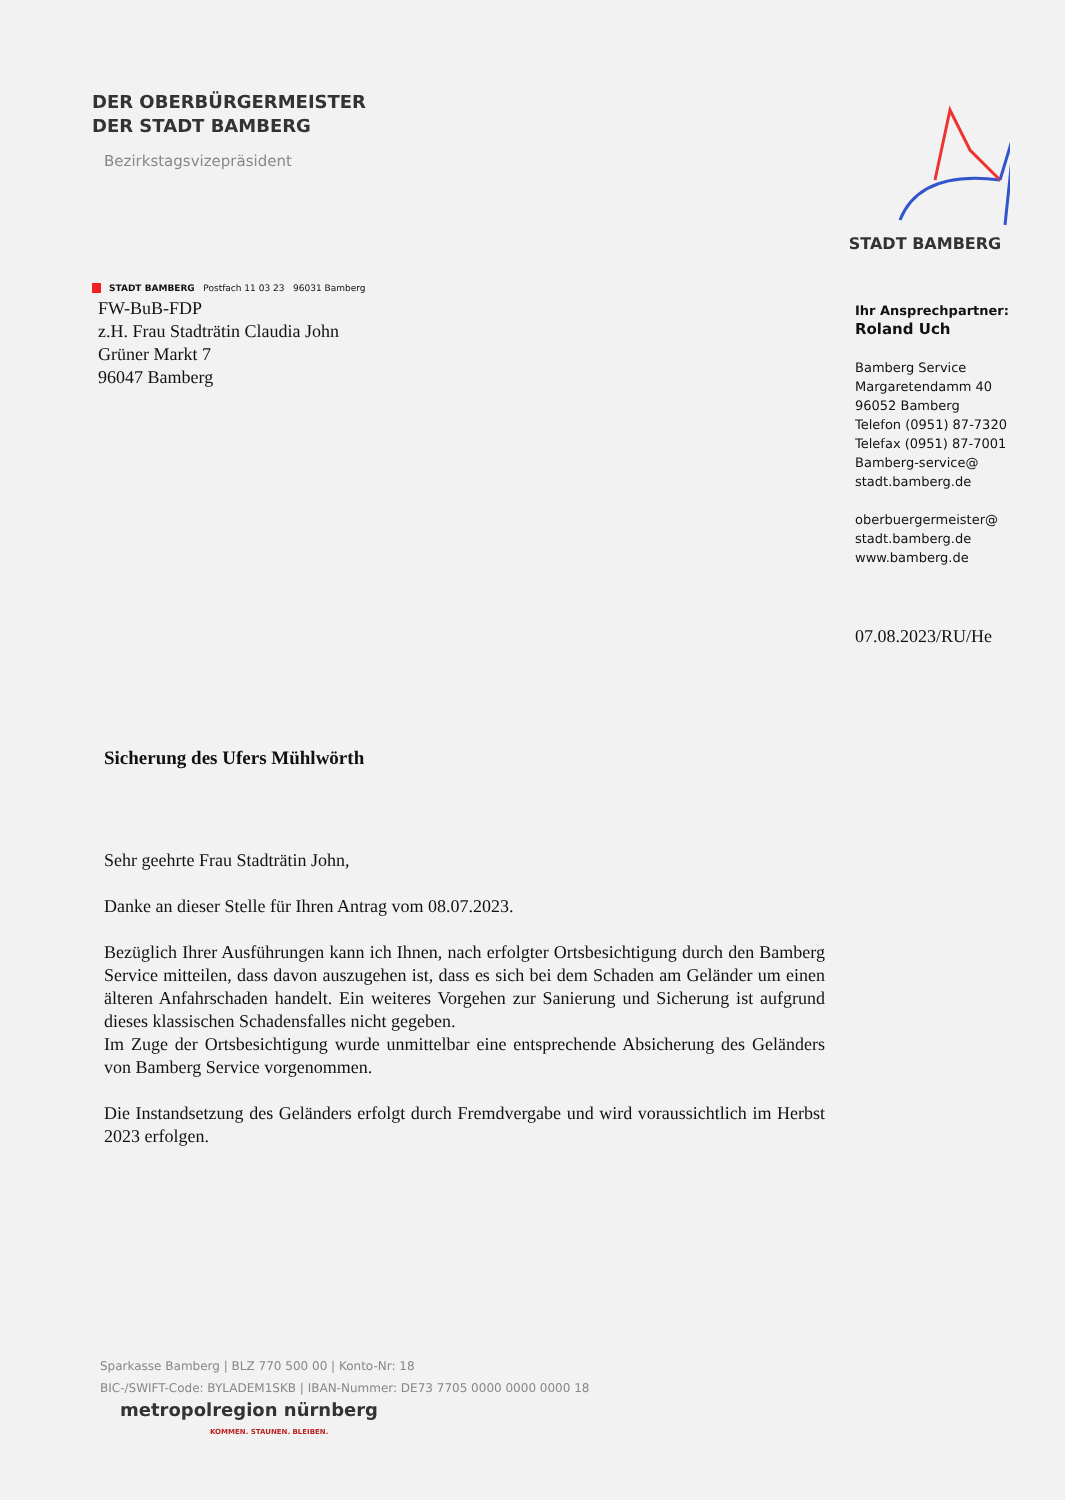DER OBERBÜRGERMEISTER
DER STADT BAMBERG
Bezirkstagsvizepräsident
STADT BAMBERG
STADT BAMBERG Postfach 11 03 23 96031 Bamberg
FW-BuB-FDP
z.H. Frau Stadträtin Claudia John
Grüner Markt 7
96047 Bamberg
Ihr Ansprechpartner:
Roland Uch
Bamberg Service
Margaretendamm 40
96052 Bamberg
Telefon (0951) 87-7320
Telefax (0951) 87-7001
Bamberg-service@
stadt.bamberg.de
oberbuergermeister@
stadt.bamberg.de
www.bamberg.de
07.08.2023/RU/He
Sicherung des Ufers Mühlwörth
Sehr geehrte Frau Stadträtin John,
Danke an dieser Stelle für Ihren Antrag vom 08.07.2023.
Bezüglich Ihrer Ausführungen kann ich Ihnen, nach erfolgter Ortsbesichtigung durch den Bamberg Service mitteilen, dass davon auszugehen ist, dass es sich bei dem Schaden am Geländer um einen älteren Anfahrschaden handelt. Ein weiteres Vorgehen zur Sanierung und Sicherung ist aufgrund dieses klassischen Schadensfalles nicht gegeben.
Im Zuge der Ortsbesichtigung wurde unmittelbar eine entsprechende Absicherung des Geländers von Bamberg Service vorgenommen.
Die Instandsetzung des Geländers erfolgt durch Fremdvergabe und wird voraussichtlich im Herbst 2023 erfolgen.
Sparkasse Bamberg | BLZ 770 500 00 | Konto-Nr: 18
BIC-/SWIFT-Code: BYLADEM1SKB | IBAN-Nummer: DE73 7705 0000 0000 0000 18
metropolregion nürnberg
KOMMEN. STAUNEN. BLEIBEN.